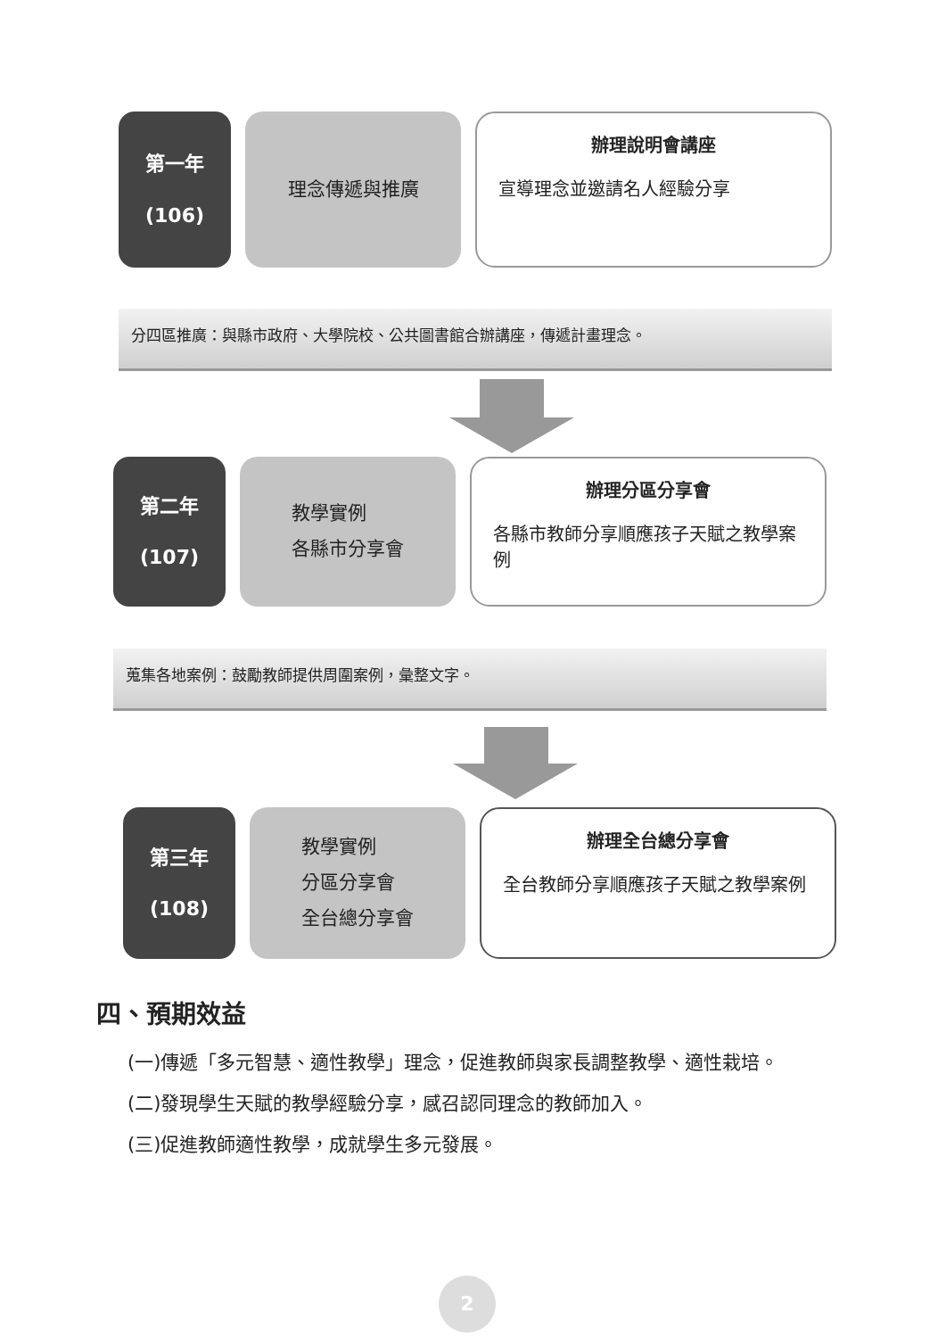第一年
(106)
理念傳遞與推廣
辦理說明會講座
宣導理念並邀請名人經驗分享
分四區推廣：與縣市政府、大學院校、公共圖書館合辦講座，傳遞計畫理念。
第二年
(107)
教學實例
各縣市分享會
辦理分區分享會
各縣市教師分享順應孩子天賦之教學案例
蒐集各地案例：鼓勵教師提供周圍案例，彙整文字。
第三年
(108)
教學實例
分區分享會
全台總分享會
辦理全台總分享會
全台教師分享順應孩子天賦之教學案例
四、預期效益
(一)傳遞「多元智慧、適性教學」理念，促進教師與家長調整教學、適性栽培。
(二)發現學生天賦的教學經驗分享，感召認同理念的教師加入。
(三)促進教師適性教學，成就學生多元發展。
2